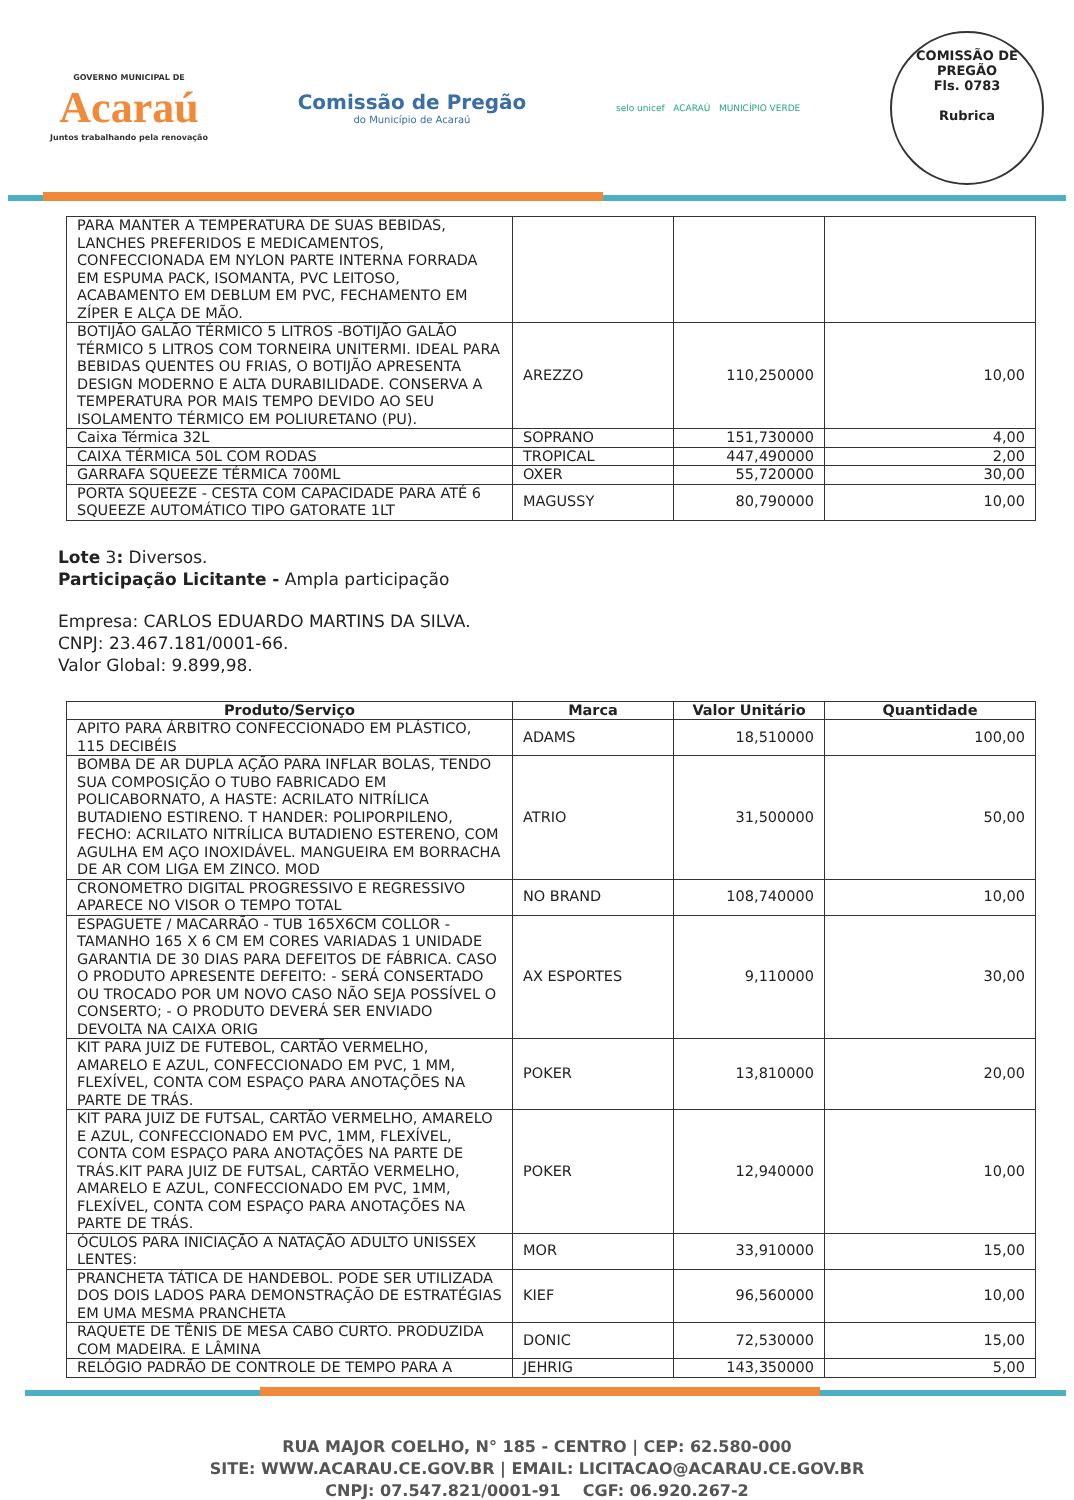GOVERNO MUNICIPAL DE
Acaraú
Juntos trabalhando pela renovação
Comissão de Pregão
do Município de Acaraú
selo unicef ACARAÚ MUNICÍPIO VERDE
COMISSÃO DE PREGÃO
Fls. 0783
Rubrica
| PARA MANTER A TEMPERATURA DE SUAS BEBIDAS, LANCHES PREFERIDOS E MEDICAMENTOS, CONFECCIONADA EM NYLON PARTE INTERNA FORRADA EM ESPUMA PACK, ISOMANTA, PVC LEITOSO, ACABAMENTO EM DEBLUM EM PVC, FECHAMENTO EM ZÍPER E ALÇA DE MÃO. | | | |
| BOTIJÃO GALÃO TÉRMICO 5 LITROS -BOTIJÃO GALÃO TÉRMICO 5 LITROS COM TORNEIRA UNITERMI. IDEAL PARA BEBIDAS QUENTES OU FRIAS, O BOTIJÃO APRESENTA DESIGN MODERNO E ALTA DURABILIDADE. CONSERVA A TEMPERATURA POR MAIS TEMPO DEVIDO AO SEU ISOLAMENTO TÉRMICO EM POLIURETANO (PU). | AREZZO | 110,250000 | 10,00 |
| Caixa Térmica 32L | SOPRANO | 151,730000 | 4,00 |
| CAIXA TÉRMICA 50L COM RODAS | TROPICAL | 447,490000 | 2,00 |
| GARRAFA SQUEEZE TÉRMICA 700ML | OXER | 55,720000 | 30,00 |
| PORTA SQUEEZE - CESTA COM CAPACIDADE PARA ATÉ 6 SQUEEZE AUTOMÁTICO TIPO GATORATE 1LT | MAGUSSY | 80,790000 | 10,00 |
Lote 3: Diversos.
Participação Licitante - Ampla participação
Empresa: CARLOS EDUARDO MARTINS DA SILVA.
CNPJ: 23.467.181/0001-66.
Valor Global: 9.899,98.
| Produto/Serviço | Marca | Valor Unitário | Quantidade |
| --- | --- | --- | --- |
| APITO PARA ÁRBITRO CONFECCIONADO EM PLÁSTICO, 115 DECIBÉIS | ADAMS | 18,510000 | 100,00 |
| BOMBA DE AR DUPLA AÇÃO PARA INFLAR BOLAS, TENDO SUA COMPOSIÇÃO O TUBO FABRICADO EM POLICABORNATO, A HASTE: ACRILATO NITRÍLICA BUTADIENO ESTIRENO. T HANDER: POLIPORPILENO, FECHO: ACRILATO NITRÍLICA BUTADIENO ESTERENO, COM AGULHA EM AÇO INOXIDÁVEL. MANGUEIRA EM BORRACHA DE AR COM LIGA EM ZINCO. MOD | ATRIO | 31,500000 | 50,00 |
| CRONOMETRO DIGITAL PROGRESSIVO E REGRESSIVO APARECE NO VISOR O TEMPO TOTAL | NO BRAND | 108,740000 | 10,00 |
| ESPAGUETE / MACARRÃO - TUB 165X6CM COLLOR - TAMANHO 165 X 6 CM EM CORES VARIADAS 1 UNIDADE GARANTIA DE 30 DIAS PARA DEFEITOS DE FÁBRICA. CASO O PRODUTO APRESENTE DEFEITO: - SERÁ CONSERTADO OU TROCADO POR UM NOVO CASO NÃO SEJA POSSÍVEL O CONSERTO; - O PRODUTO DEVERÁ SER ENVIADO DEVOLTA NA CAIXA ORIG | AX ESPORTES | 9,110000 | 30,00 |
| KIT PARA JUIZ DE FUTEBOL, CARTÃO VERMELHO, AMARELO E AZUL, CONFECCIONADO EM PVC, 1 MM, FLEXÍVEL, CONTA COM ESPAÇO PARA ANOTAÇÕES NA PARTE DE TRÁS. | POKER | 13,810000 | 20,00 |
| KIT PARA JUIZ DE FUTSAL, CARTÃO VERMELHO, AMARELO E AZUL, CONFECCIONADO EM PVC, 1MM, FLEXÍVEL, CONTA COM ESPAÇO PARA ANOTAÇÕES NA PARTE DE TRÁS.KIT PARA JUIZ DE FUTSAL, CARTÃO VERMELHO, AMARELO E AZUL, CONFECCIONADO EM PVC, 1MM, FLEXÍVEL, CONTA COM ESPAÇO PARA ANOTAÇÕES NA PARTE DE TRÁS. | POKER | 12,940000 | 10,00 |
| ÓCULOS PARA INICIAÇÃO A NATAÇÃO ADULTO UNISSEX LENTES: | MOR | 33,910000 | 15,00 |
| PRANCHETA TÁTICA DE HANDEBOL. PODE SER UTILIZADA DOS DOIS LADOS PARA DEMONSTRAÇÃO DE ESTRATÉGIAS EM UMA MESMA PRANCHETA | KIEF | 96,560000 | 10,00 |
| RAQUETE DE TÊNIS DE MESA CABO CURTO. PRODUZIDA COM MADEIRA. E LÂMINA | DONIC | 72,530000 | 15,00 |
| RELÓGIO PADRÃO DE CONTROLE DE TEMPO PARA A | JEHRIG | 143,350000 | 5,00 |
RUA MAJOR COELHO, N° 185 - CENTRO | CEP: 62.580-000
SITE: WWW.ACARAU.CE.GOV.BR | EMAIL: LICITACAO@ACARAU.CE.GOV.BR
CNPJ: 07.547.821/0001-91 CGF: 06.920.267-2